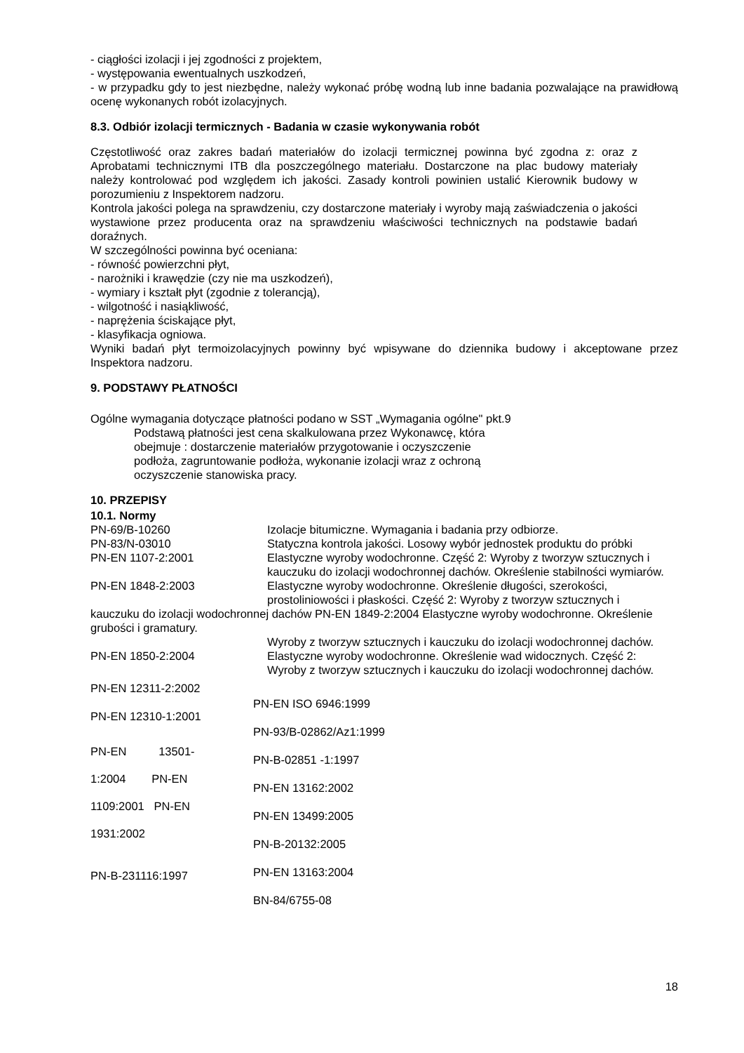- ciągłości izolacji i jej zgodności z projektem,
- występowania ewentualnych uszkodzeń,
- w przypadku gdy to jest niezbędne, należy wykonać próbę wodną lub inne badania pozwalające na prawidłową ocenę wykonanych robót izolacyjnych.
8.3. Odbiór izolacji termicznych - Badania w czasie wykonywania robót
Częstotliwość oraz zakres badań materiałów do izolacji termicznej powinna być zgodna z: oraz z Aprobatami technicznymi ITB dla poszczególnego materiału. Dostarczone na plac budowy materiały należy kontrolować pod względem ich jakości. Zasady kontroli powinien ustalić Kierownik budowy w porozumieniu z Inspektorem nadzoru.
Kontrola jakości polega na sprawdzeniu, czy dostarczone materiały i wyroby mają zaświadczenia o jakości wystawione przez producenta oraz na sprawdzeniu właściwości technicznych na podstawie badań doraźnych.
W szczególności powinna być oceniana:
- równość powierzchni płyt,
- narożniki i krawędzie (czy nie ma uszkodzeń),
- wymiary i kształt płyt (zgodnie z tolerancją),
- wilgotność i nasiąkliwość,
- naprężenia ściskające płyt,
- klasyfikacja ogniowa.
Wyniki badań płyt termoizolacyjnych powinny być wpisywane do dziennika budowy i akceptowane przez Inspektora nadzoru.
9. PODSTAWY PŁATNOŚCI
Ogólne wymagania dotyczące płatności podano w SST „Wymagania ogólne" pkt.9
Podstawą płatności jest cena skalkulowana przez Wykonawcę, która
obejmuje : dostarczenie materiałów przygotowanie i oczyszczenie
podłoża, zagruntowanie podłoża, wykonanie izolacji wraz z ochroną
oczyszczenie stanowiska pracy.
10. PRZEPISY
10.1. Normy
PN-69/B-10260 Izolacje bitumiczne. Wymagania i badania przy odbiorze.
PN-83/N-03010 Statyczna kontrola jakości. Losowy wybór jednostek produktu do próbki
PN-EN 1107-2:2001 Elastyczne wyroby wodochronne. Część 2: Wyroby z tworzyw sztucznych i kauczuku do izolacji wodochronnej dachów. Określenie stabilności wymiarów.
PN-EN 1848-2:2003 Elastyczne wyroby wodochronne. Określenie długości, szerokości, prostoliniowości i płaskości. Część 2: Wyroby z tworzyw sztucznych i
kauczuku do izolacji wodochronnej dachów PN-EN 1849-2:2004 Elastyczne wyroby wodochronne. Określenie grubości i gramatury.
Wyroby z tworzyw sztucznych i kauczuku do izolacji wodochronnej dachów.
PN-EN 1850-2:2004 Elastyczne wyroby wodochronne. Określenie wad widocznych. Część 2: Wyroby z tworzyw sztucznych i kauczuku do izolacji wodochronnej dachów.
PN-EN 12311-2:2002
PN-EN 12310-1:2001
PN-EN 13501-
1:2004 PN-EN
1109:2001 PN-EN
1931:2002
PN-B-231116:1997
PN-EN ISO 6946:1999
PN-93/B-02862/Az1:1999
PN-B-02851 -1:1997
PN-EN 13162:2002
PN-EN 13499:2005
PN-B-20132:2005
PN-EN 13163:2004
BN-84/6755-08
18